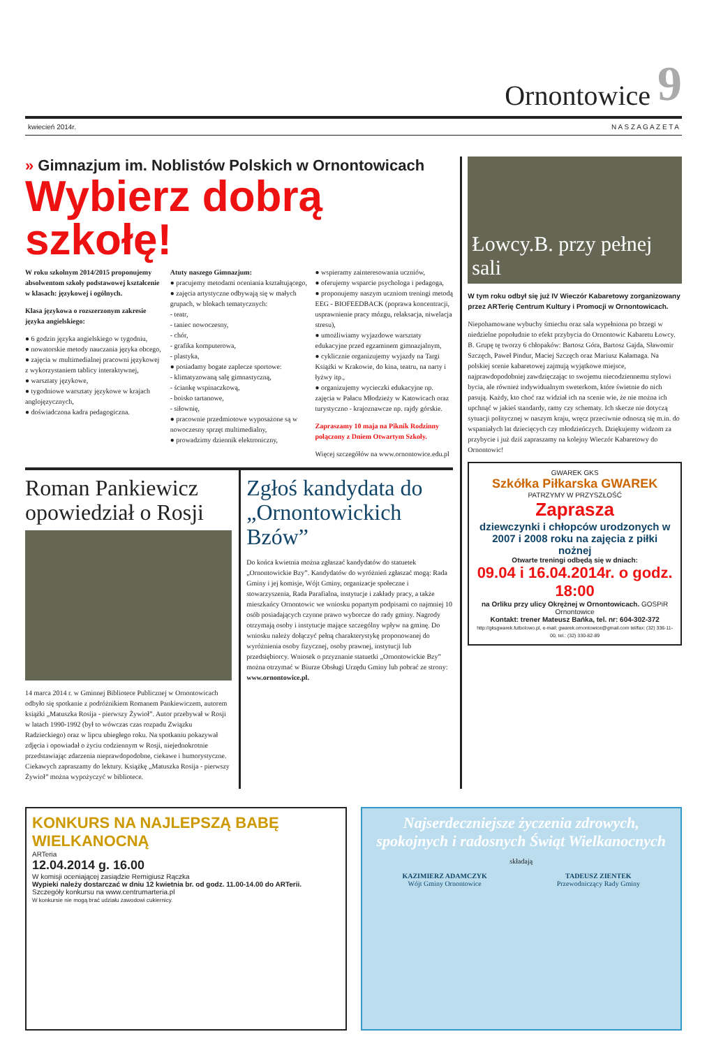Ornontowice 9
kwiecień 2014r. N A S Z A G A Z E T A
» Gimnazjum im. Noblistów Polskich w Ornontowicach
Wybierz dobrą szkołę!
W roku szkolnym 2014/2015 proponujemy absolwentom szkoły podstawowej kształcenie w klasach: językowej i ogólnych.
Klasa językowa o rozszerzonym zakresie języka angielskiego:
● 6 godzin języka angielskiego w tygodniu,
● nowatorskie metody nauczania języka obcego,
● zajęcia w multimedialnej pracowni językowej z wykorzystaniem tablicy interaktywnej,
● warsztaty językowe,
● tygodniowe warsztaty językowe w krajach anglojęzycznych,
● doświadczona kadra pedagogiczna.
Atuty naszego Gimnazjum:
● pracujemy metodami oceniania kształtującego,
● zajęcia artystyczne odbywają się w małych grupach, w blokach tematycznych:
- teatr,
- taniec nowoczesny,
- chór,
- grafika komputerowa,
- plastyka,
● posiadamy bogate zaplecze sportowe:
- klimatyzowaną salę gimnastyczną,
- ściankę wspinaczkową,
- boisko tartanowe,
- siłownię,
● pracownie przedmiotowe wyposażone są w nowoczesny sprzęt multimedialny,
● prowadzimy dziennik elektroniczny,
● wspieramy zainteresowania uczniów,
● oferujemy wsparcie psychologa i pedagoga,
● proponujemy naszym uczniom treningi metodą EEG - BIOFEEDBACK (poprawa koncentracji, usprawnienie pracy mózgu, relaksacja, niwelacja stresu),
● umożliwiamy wyjazdowe warsztaty edukacyjne przed egzaminem gimnazjalnym,
● cyklicznie organizujemy wyjazdy na Targi Książki w Krakowie, do kina, teatru, na narty i łyżwy itp.,
● organizujemy wycieczki edukacyjne np. zajęcia w Pałacu Młodzieży w Katowicach oraz turystyczno - krajoznawcze np. rajdy górskie.
Zapraszamy 10 maja na Piknik Rodzinny połączony z Dniem Otwartym Szkoły.
Więcej szczegółów na www.ornontowice.edu.pl
Roman Pankiewicz opowiedział o Rosji
14 marca 2014 r. w Gminnej Bibliotece Publicznej w Ornontowicach odbyło się spotkanie z podróżnikiem Romanem Pankiewiczem, autorem książki „Matuszka Rosija - pierwszy Żywioł”. Autor przebywał w Rosji w latach 1990-1992 (był to wówczas czas rozpadu Związku Radzieckiego) oraz w lipcu ubiegłego roku. Na spotkaniu pokazywał zdjęcia i opowiadał o życiu codziennym w Rosji, niejednokrotnie przedstawiając zdarzenia nieprawdopodobne, ciekawe i humorystyczne. Ciekawych zapraszamy do lektury. Książkę „Matuszka Rosija - pierwszy Żywioł” można wypożyczyć w bibliotece.
Zgłoś kandydata do „Ornontowickich Bzów”
Do końca kwietnia można zgłaszać kandydatów do statuetek „Ornontowickie Bzy”. Kandydatów do wyróżnień zgłaszać mogą: Rada Gminy i jej komisje, Wójt Gminy, organizacje społeczne i stowarzyszenia, Rada Parafialna, instytucje i zakłady pracy, a także mieszkańcy Ornontowic we wniosku popartym podpisami co najmniej 10 osób posiadających czynne prawo wyborcze do rady gminy. Nagrody otrzymają osoby i instytucje mające szczególny wpływ na gminę. Do wniosku należy dołączyć pełną charakterystykę proponowanej do wyróżnienia osoby fizycznej, osoby prawnej, instytucji lub przedsiębiorcy. Wniosek o przyznanie statuetki „Ornontowickie Bzy” można otrzymać w Biurze Obsługi Urzędu Gminy lub pobrać ze strony: www.ornontowice.pl.
Łowcy.B. przy pełnej sali
W tym roku odbył się już IV Wieczór Kabaretowy zorganizowany przez ARTerię Centrum Kultury i Promocji w Ornontowicach.
Niepohamowane wybuchy śmiechu oraz sala wypełniona po brzegi w niedzielne popołudnie to efekt przybycia do Ornontowic Kabaretu Łowcy. B. Grupę tę tworzy 6 chłopaków: Bartosz Góra, Bartosz Gajda, Sławomir Szczęch, Paweł Pindur, Maciej Szczęch oraz Mariusz Kałamaga. Na polskiej scenie kabaretowej zajmują wyjątkowe miejsce, najprawdopodobniej zawdzięczając to swojemu niecodziennemu stylowi bycia, ale również indywidualnym sweterkom, które świetnie do nich pasują. Każdy, kto choć raz widział ich na scenie wie, że nie można ich upchnąć w jakieś standardy, ramy czy schematy. Ich skecze nie dotyczą sytuacji politycznej w naszym kraju, wręcz przeciwnie odnoszą się m.in. do wspaniałych lat dziecięcych czy młodzieńczych. Dziękujemy widzom za przybycie i już dziś zapraszamy na kolejny Wieczór Kabaretowy do Ornontowic!
GWAREK GKS
Szkółka Piłkarska GWAREK
PATRZYMY W PRZYSZŁOŚĆ
Zaprasza
dziewczynki i chłopców urodzonych w 2007 i 2008 roku na zajęcia z piłki nożnej
Otwarte treningi odbędą się w dniach:
09.04 i 16.04.2014r. o godz. 18:00
na Orliku przy ulicy Okrężnej w Ornontowicach. GOSPiR Ornontowice
Kontakt: trener Mateusz Bańka, tel. nr: 604-302-372
http://gksgwarek.futbolowo.pl, e-mail: gwarek.ornontowice@gmail.com tel/fax: (32) 336-11-00, tel.: (32) 330-82-89
KONKURS NA NAJLEPSZĄ BABĘ WIELKANOCNĄ
ARTeria
12.04.2014 g. 16.00
W komisji oceniającej zasiądzie Remigiusz Rączka
Wypieki należy dostarczać w dniu 12 kwietnia br. od godz. 11.00-14.00 do ARTerii.
Szczegóły konkursu na www.centrumarteria.pl
W konkursie nie mogą brać udziału zawodowi cukiernicy.
Najserdeczniejsze życzenia zdrowych, spokojnych i radosnych Świąt Wielkanocnych
składają
KAZIMIERZ ADAMCZYK
Wójt Gminy Ornontowice
TADEUSZ ZIENTEK
Przewodniczący Rady Gminy